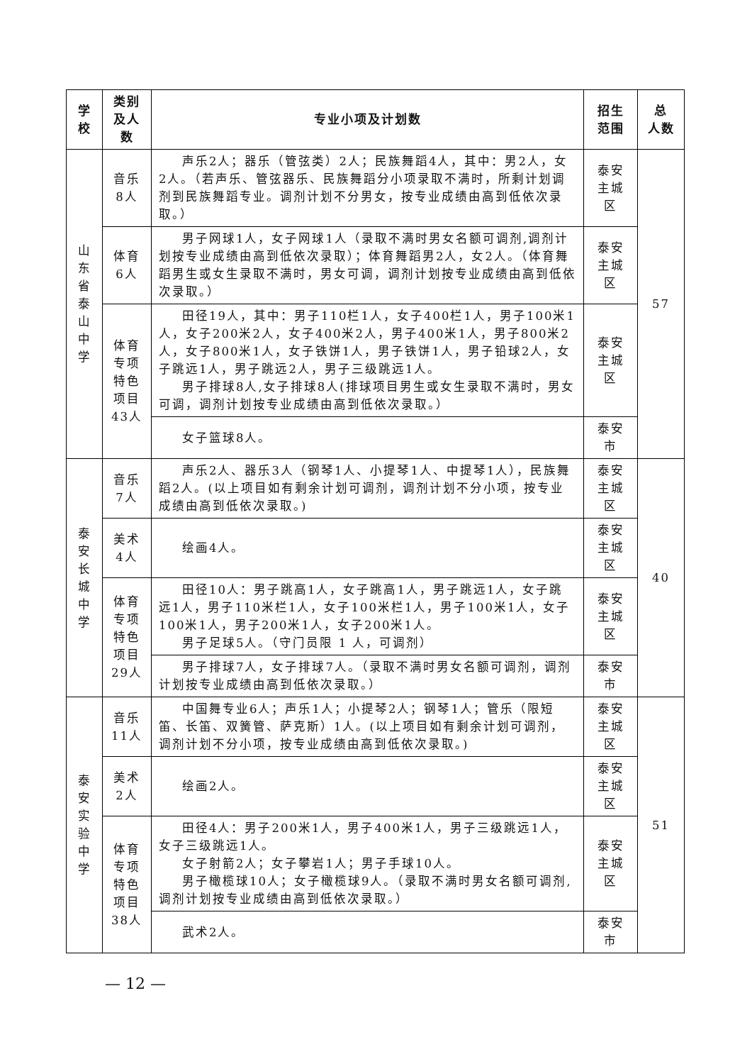| 学 校 | 类别 及人 数 | 专业小项及计划数 | 招生 范围 | 总 人数 |
| --- | --- | --- | --- | --- |
| 山 东 省 泰 山 中 学 | 音乐 8人 | 声乐2人；器乐（管弦类）2人；民族舞蹈4人，其中：男2人，女2人。（若声乐、管弦器乐、民族舞蹈分小项录取不满时，所剩计划调剂到民族舞蹈专业。调剂计划不分男女，按专业成绩由高到低依次录取。） | 泰安主城区 | 57 |
| | 体育 6人 | 男子网球1人，女子网球1人（录取不满时男女名额可调剂,调剂计划按专业成绩由高到低依次录取）；体育舞蹈男2人，女2人。（体育舞蹈男生或女生录取不满时，男女可调，调剂计划按专业成绩由高到低依次录取。） | 泰安主城区 | |
| | 体育 专项 特色 项目 43人 | 田径19人，其中：男子110栏1人，女子400栏1人，男子100米1人，女子200米2人，女子400米2人，男子400米1人，男子800米2人，女子800米1人，女子铁饼1人，男子铁饼1人，男子铅球2人，女子跳远1人，男子跳远2人，男子三级跳远1人。 男子排球8人,女子排球8人(排球项目男生或女生录取不满时，男女可调，调剂计划按专业成绩由高到低依次录取。） | 泰安主城区 | |
| | | 女子篮球8人。 | 泰安市 | |
| 泰 安 长 城 中 学 | 音乐 7人 | 声乐2人、器乐3人（钢琴1人、小提琴1人、中提琴1人），民族舞蹈2人。(以上项目如有剩余计划可调剂，调剂计划不分小项，按专业成绩由高到低依次录取。) | 泰安主城区 | 40 |
| | 美术 4人 | 绘画4人。 | 泰安主城区 | |
| | 体育 专项 特色 项目 29人 | 田径10人：男子跳高1人，女子跳高1人，男子跳远1人，女子跳远1人，男子110米栏1人，女子100米栏1人，男子100米1人，女子100米1人，男子200米1人，女子200米1人。 男子足球5人。（守门员限 1 人，可调剂） | 泰安主城区 | |
| | | 男子排球7人，女子排球7人。（录取不满时男女名额可调剂，调剂计划按专业成绩由高到低依次录取。） | 泰安市 | |
| 泰 安 实 验 中 学 | 音乐 11人 | 中国舞专业6人；声乐1人；小提琴2人；钢琴1人；管乐（限短笛、长笛、双簧管、萨克斯）1人。(以上项目如有剩余计划可调剂，调剂计划不分小项，按专业成绩由高到低依次录取。) | 泰安主城区 | 51 |
| | 美术 2人 | 绘画2人。 | 泰安主城区 | |
| | 体育 专项 特色 项目 38人 | 田径4人：男子200米1人，男子400米1人，男子三级跳远1人，女子三级跳远1人。 女子射箭2人；女子攀岩1人；男子手球10人。 男子橄榄球10人；女子橄榄球9人。（录取不满时男女名额可调剂,调剂计划按专业成绩由高到低依次录取。） | 泰安主城区 | |
| | | 武术2人。 | 泰安市 | |
— 12 —